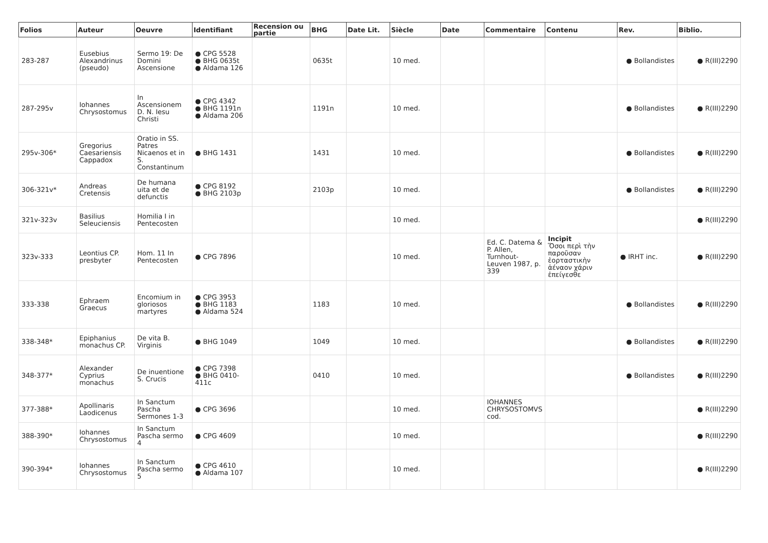| Folios | Auteur | Oeuvre | Identifiant | Recension ou partie | BHG | Date Lit. | Siècle | Date | Commentaire | Contenu | Rev. | Biblio. |
| --- | --- | --- | --- | --- | --- | --- | --- | --- | --- | --- | --- | --- |
| 283-287 | Eusebius Alexandrinus (pseudo) | Sermo 19: De Domini Ascensione | ● CPG 5528 ● BHG 0635t ● Aldama 126 | | 0635t | | 10 med. | | | | ● Bollandistes | ● R(III)2290 |
| 287-295v | Iohannes Chrysostomus | In Ascensionem D. N. Iesu Christi | ● CPG 4342 ● BHG 1191n ● Aldama 206 | | 1191n | | 10 med. | | | | ● Bollandistes | ● R(III)2290 |
| 295v-306* | Gregorius Caesariensis Cappadox | Oratio in SS. Patres Nicaenos et in S. Constantinum | ● BHG 1431 | | 1431 | | 10 med. | | | | ● Bollandistes | ● R(III)2290 |
| 306-321v* | Andreas Cretensis | De humana uita et de defunctis | ● CPG 8192 ● BHG 2103p | | 2103p | | 10 med. | | | | ● Bollandistes | ● R(III)2290 |
| 321v-323v | Basilius Seleuciensis | Homilia I in Pentecosten | | | | | 10 med. | | | | | ● R(III)2290 |
| 323v-333 | Leontius CP. presbyter | Hom. 11 In Pentecosten | ● CPG 7896 | | | | 10 med. | | Ed. C. Datema & P. Allen, Turnhout-Leuven 1987, p. 339 | Incipit Ὅσοι περὶ τὴν παροῦσαν ἑορταστικὴν ἀέναον χάριν ἐπείγεσθε | ● IRHT inc. | ● R(III)2290 |
| 333-338 | Ephraem Graecus | Encomium in gloriosos martyres | ● CPG 3953 ● BHG 1183 ● Aldama 524 | | 1183 | | 10 med. | | | | ● Bollandistes | ● R(III)2290 |
| 338-348* | Epiphanius monachus CP. | De vita B. Virginis | ● BHG 1049 | | 1049 | | 10 med. | | | | ● Bollandistes | ● R(III)2290 |
| 348-377* | Alexander Cyprius monachus | De inuentione S. Crucis | ● CPG 7398 ● BHG 0410-411c | | 0410 | | 10 med. | | | | ● Bollandistes | ● R(III)2290 |
| 377-388* | Apollinaris Laodicenus | In Sanctum Pascha Sermones 1-3 | ● CPG 3696 | | | | 10 med. | | IOHANNES CHRYSOSTOMVS cod. | | | ● R(III)2290 |
| 388-390* | Iohannes Chrysostomus | In Sanctum Pascha sermo 4 | ● CPG 4609 | | | | 10 med. | | | | | ● R(III)2290 |
| 390-394* | Iohannes Chrysostomus | In Sanctum Pascha sermo 5 | ● CPG 4610 ● Aldama 107 | | | | 10 med. | | | | | ● R(III)2290 |